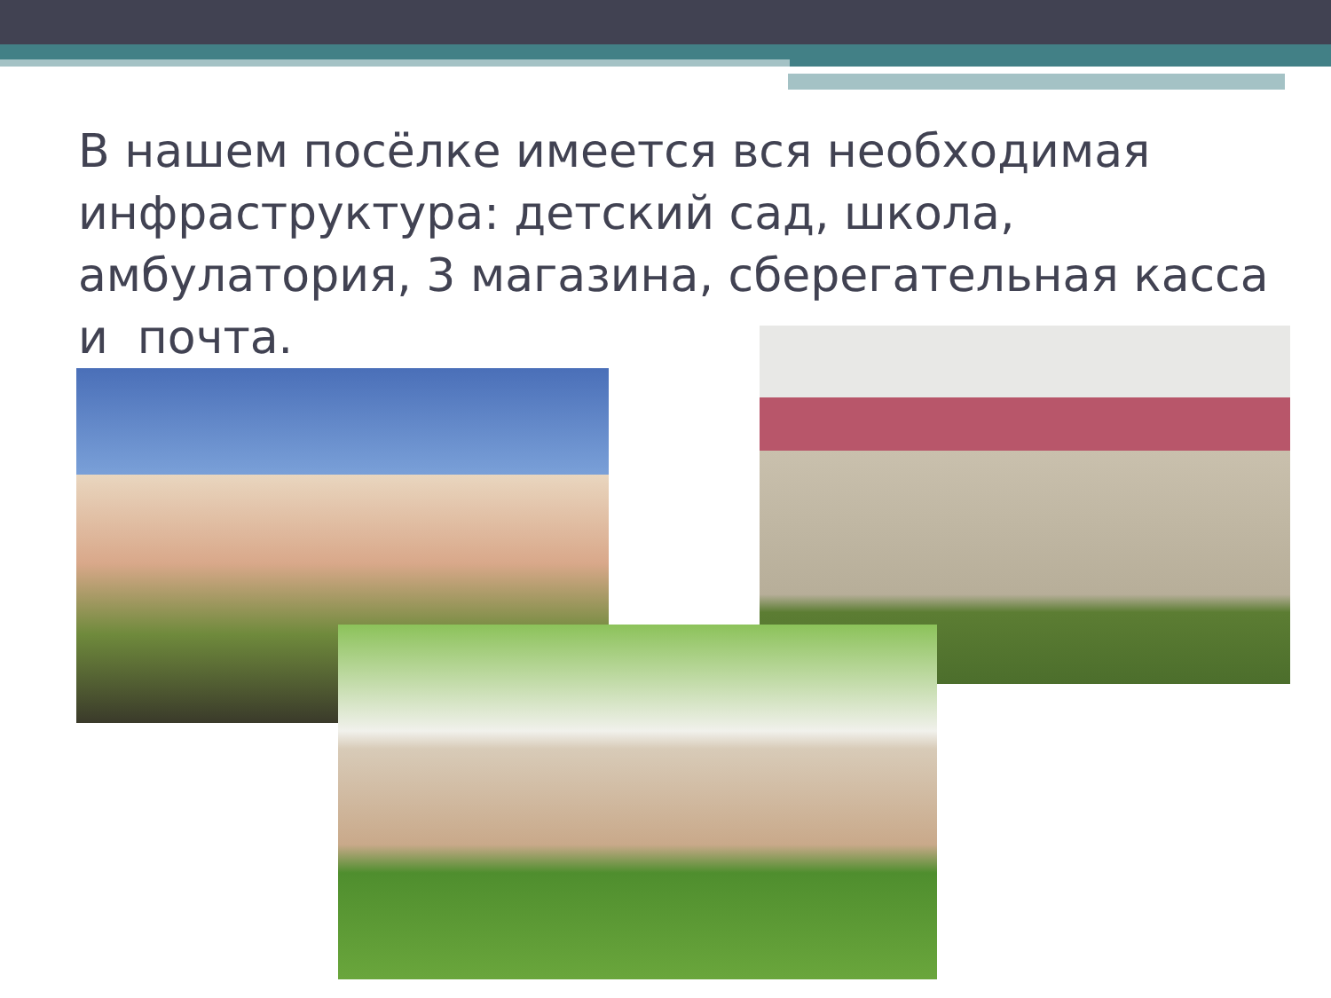В нашем посёлке имеется вся необходимая инфраструктура: детский сад, школа, амбулатория, 3 магазина, сберегательная касса и почта.